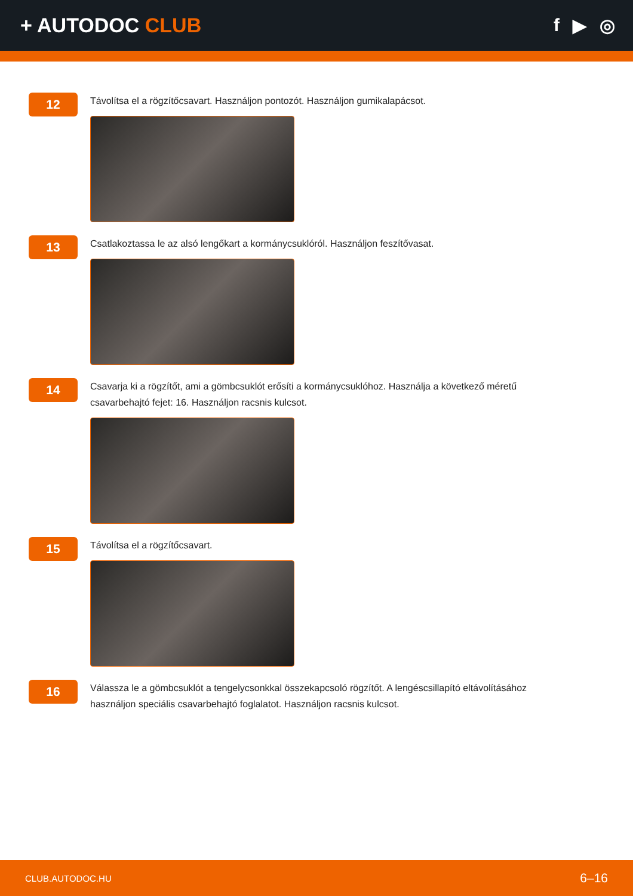+ AUTODOC CLUB f ▶ ◎
12
Távolítsa el a rögzítőcsavart. Használjon pontozót. Használjon gumikalapácsot.
13
Csatlakoztassa le az alsó lengőkart a kormánycsuklóról. Használjon feszítővasat.
14
Csavarja ki a rögzítőt, ami a gömbcsuklót erősíti a kormánycsuklóhoz. Használja a következő méretű csavarbehajtó fejet: 16. Használjon racsnis kulcsot.
15
Távolítsa el a rögzítőcsavart.
16
Válassza le a gömbcsuklót a tengelycsonkkal összekapcsoló rögzítőt. A lengéscsillapító eltávolításához használjon speciális csavarbehajtó foglalatot. Használjon racsnis kulcsot.
CLUB.AUTODOC.HU 6–16